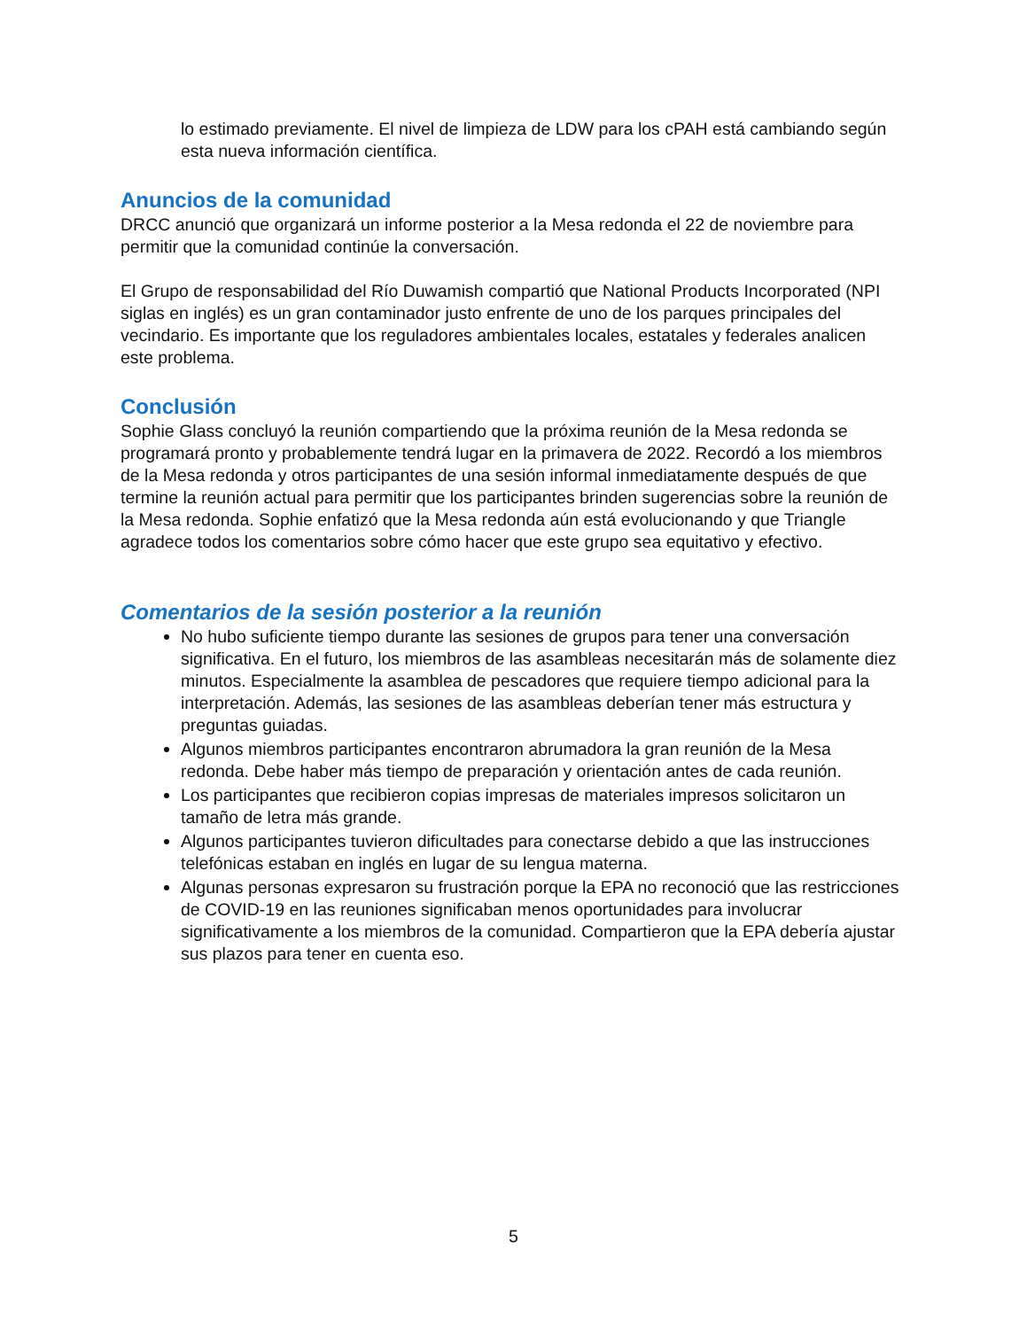lo estimado previamente. El nivel de limpieza de LDW para los cPAH está cambiando según esta nueva información científica.
Anuncios de la comunidad
DRCC anunció que organizará un informe posterior a la Mesa redonda el 22 de noviembre para permitir que la comunidad continúe la conversación.
El Grupo de responsabilidad del Río Duwamish compartió que National Products Incorporated (NPI siglas en inglés) es un gran contaminador justo enfrente de uno de los parques principales del vecindario. Es importante que los reguladores ambientales locales, estatales y federales analicen este problema.
Conclusión
Sophie Glass concluyó la reunión compartiendo que la próxima reunión de la Mesa redonda se programará pronto y probablemente tendrá lugar en la primavera de 2022. Recordó a los miembros de la Mesa redonda y otros participantes de una sesión informal inmediatamente después de que termine la reunión actual para permitir que los participantes brinden sugerencias sobre la reunión de la Mesa redonda. Sophie enfatizó que la Mesa redonda aún está evolucionando y que Triangle agradece todos los comentarios sobre cómo hacer que este grupo sea equitativo y efectivo.
Comentarios de la sesión posterior a la reunión
No hubo suficiente tiempo durante las sesiones de grupos para tener una conversación significativa. En el futuro, los miembros de las asambleas necesitarán más de solamente diez minutos. Especialmente la asamblea de pescadores que requiere tiempo adicional para la interpretación. Además, las sesiones de las asambleas deberían tener más estructura y preguntas guiadas.
Algunos miembros participantes encontraron abrumadora la gran reunión de la Mesa redonda. Debe haber más tiempo de preparación y orientación antes de cada reunión.
Los participantes que recibieron copias impresas de materiales impresos solicitaron un tamaño de letra más grande.
Algunos participantes tuvieron dificultades para conectarse debido a que las instrucciones telefónicas estaban en inglés en lugar de su lengua materna.
Algunas personas expresaron su frustración porque la EPA no reconoció que las restricciones de COVID-19 en las reuniones significaban menos oportunidades para involucrar significativamente a los miembros de la comunidad. Compartieron que la EPA debería ajustar sus plazos para tener en cuenta eso.
5